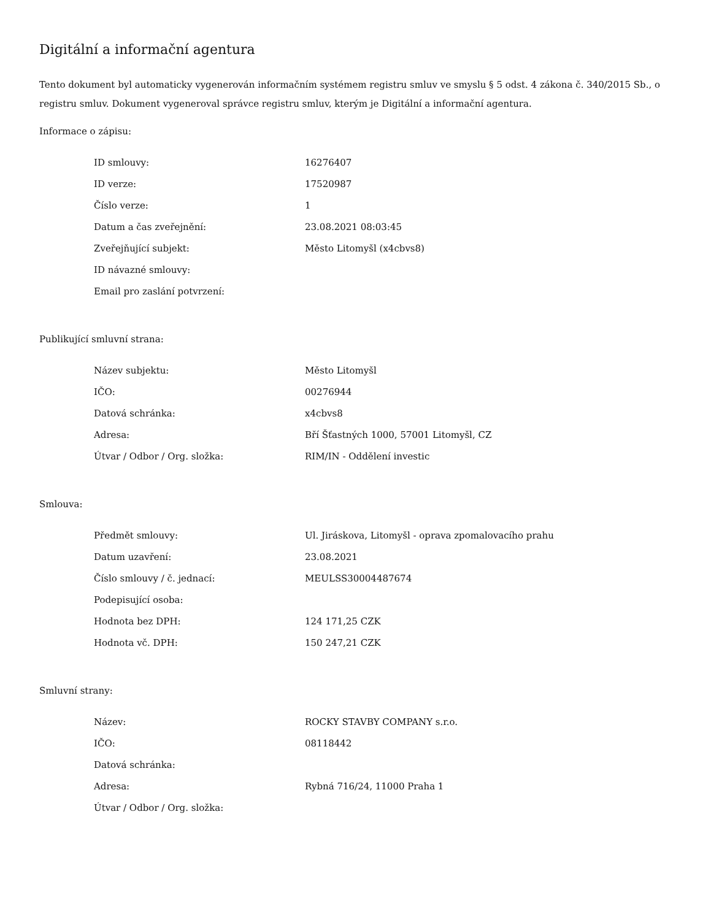Digitální a informační agentura
Tento dokument byl automaticky vygenerován informačním systémem registru smluv ve smyslu § 5 odst. 4 zákona č. 340/2015 Sb., o registru smluv. Dokument vygeneroval správce registru smluv, kterým je Digitální a informační agentura.
Informace o zápisu:
| ID smlouvy: | 16276407 |
| ID verze: | 17520987 |
| Číslo verze: | 1 |
| Datum a čas zveřejnění: | 23.08.2021 08:03:45 |
| Zveřejňující subjekt: | Město Litomyšl (x4cbvs8) |
| ID návazné smlouvy: | |
| Email pro zaslání potvrzení: | |
Publikující smluvní strana:
| Název subjektu: | Město Litomyšl |
| IČO: | 00276944 |
| Datová schránka: | x4cbvs8 |
| Adresa: | Bří Šťastných 1000, 57001 Litomyšl, CZ |
| Útvar / Odbor / Org. složka: | RIM/IN - Oddělení investic |
Smlouva:
| Předmět smlouvy: | Ul. Jiráskova, Litomyšl - oprava zpomalovacího prahu |
| Datum uzavření: | 23.08.2021 |
| Číslo smlouvy / č. jednací: | MEULSS30004487674 |
| Podepisující osoba: | |
| Hodnota bez DPH: | 124 171,25 CZK |
| Hodnota vč. DPH: | 150 247,21 CZK |
Smluvní strany:
| Název: | ROCKY STAVBY COMPANY s.r.o. |
| IČO: | 08118442 |
| Datová schránka: | |
| Adresa: | Rybná 716/24, 11000 Praha 1 |
| Útvar / Odbor / Org. složka: | |